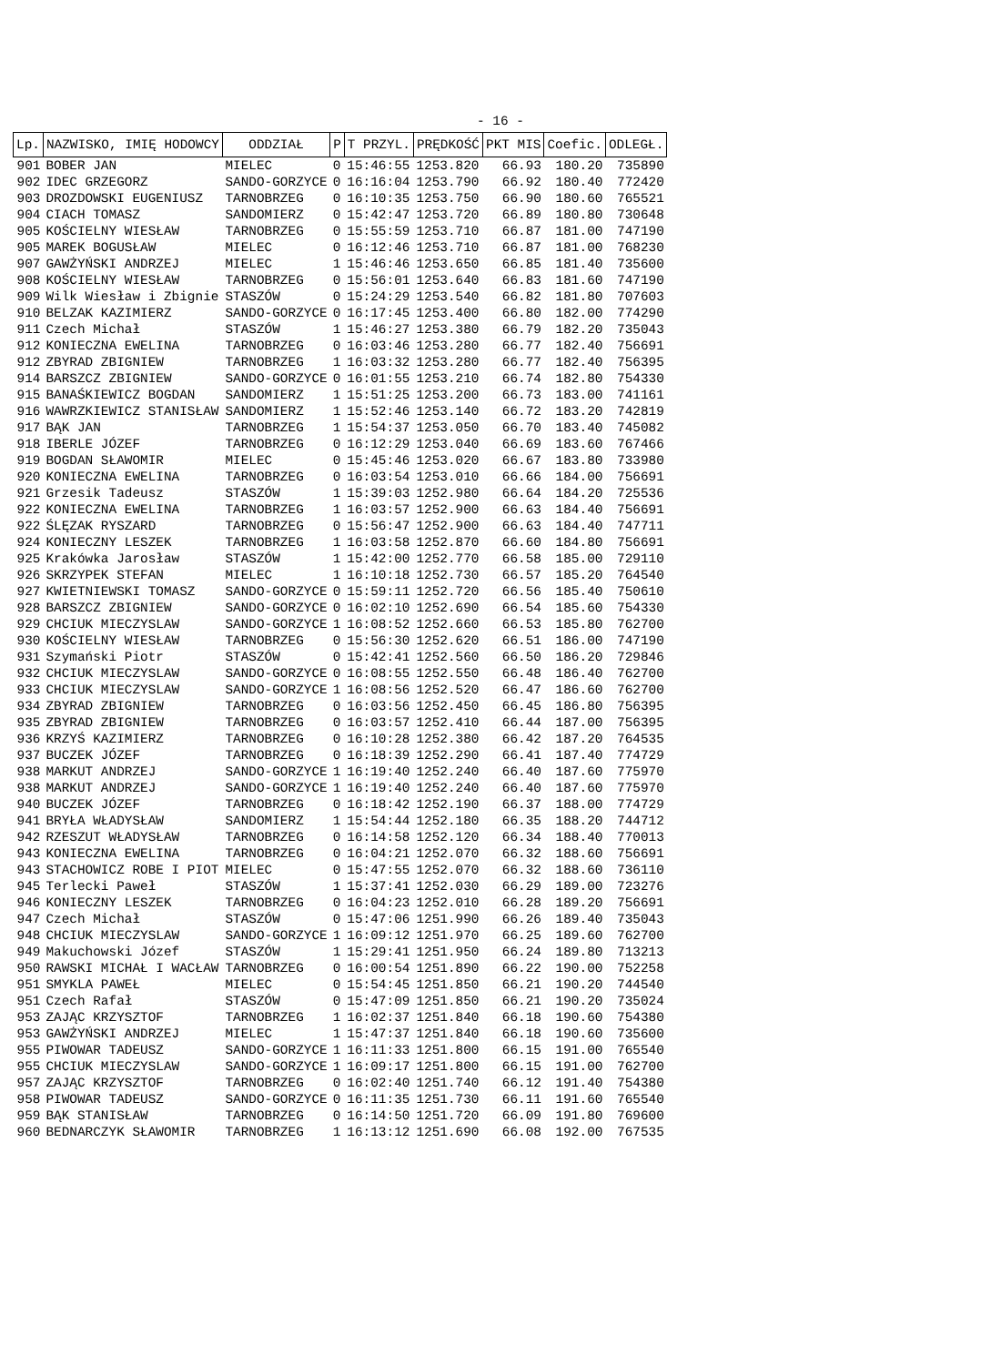- 16 -
| Lp. | NAZWISKO, IMIĘ HODOWCY | ODDZIAŁ | P | T PRZYL. | PRĘDKOŚĆ | PKT MIS | Coefic. | ODLEGŁ. |
| --- | --- | --- | --- | --- | --- | --- | --- | --- |
| 901 | BOBER JAN | MIELEC | 0 | 15:46:55 | 1253.820 | 66.93 | 180.20 | 735890 |
| 902 | IDEC GRZEGORZ | SANDO-GORZYCE | 0 | 16:16:04 | 1253.790 | 66.92 | 180.40 | 772420 |
| 903 | DROZDOWSKI EUGENIUSZ | TARNOBRZEG | 0 | 16:10:35 | 1253.750 | 66.90 | 180.60 | 765521 |
| 904 | CIACH TOMASZ | SANDOMIERZ | 0 | 15:42:47 | 1253.720 | 66.89 | 180.80 | 730648 |
| 905 | KOŚCIELNY WIESŁAW | TARNOBRZEG | 0 | 15:55:59 | 1253.710 | 66.87 | 181.00 | 747190 |
| 905 | MAREK BOGUSŁAW | MIELEC | 0 | 16:12:46 | 1253.710 | 66.87 | 181.00 | 768230 |
| 907 | GAWŻYŃSKI ANDRZEJ | MIELEC | 1 | 15:46:46 | 1253.650 | 66.85 | 181.40 | 735600 |
| 908 | KOŚCIELNY WIESŁAW | TARNOBRZEG | 0 | 15:56:01 | 1253.640 | 66.83 | 181.60 | 747190 |
| 909 | Wilk Wiesław i Zbignie | STASZÓW | 0 | 15:24:29 | 1253.540 | 66.82 | 181.80 | 707603 |
| 910 | BELZAK KAZIMIERZ | SANDO-GORZYCE | 0 | 16:17:45 | 1253.400 | 66.80 | 182.00 | 774290 |
| 911 | Czech Michał | STASZÓW | 1 | 15:46:27 | 1253.380 | 66.79 | 182.20 | 735043 |
| 912 | KONIECZNA EWELINA | TARNOBRZEG | 0 | 16:03:46 | 1253.280 | 66.77 | 182.40 | 756691 |
| 912 | ZBYRAD ZBIGNIEW | TARNOBRZEG | 1 | 16:03:32 | 1253.280 | 66.77 | 182.40 | 756395 |
| 914 | BARSZCZ ZBIGNIEW | SANDO-GORZYCE | 0 | 16:01:55 | 1253.210 | 66.74 | 182.80 | 754330 |
| 915 | BANAŚKIEWICZ BOGDAN | SANDOMIERZ | 1 | 15:51:25 | 1253.200 | 66.73 | 183.00 | 741161 |
| 916 | WAWRZKIEWICZ STANISŁAW | SANDOMIERZ | 1 | 15:52:46 | 1253.140 | 66.72 | 183.20 | 742819 |
| 917 | BĄK JAN | TARNOBRZEG | 1 | 15:54:37 | 1253.050 | 66.70 | 183.40 | 745082 |
| 918 | IBERLE JÓZEF | TARNOBRZEG | 0 | 16:12:29 | 1253.040 | 66.69 | 183.60 | 767466 |
| 919 | BOGDAN SŁAWOMIR | MIELEC | 0 | 15:45:46 | 1253.020 | 66.67 | 183.80 | 733980 |
| 920 | KONIECZNA EWELINA | TARNOBRZEG | 0 | 16:03:54 | 1253.010 | 66.66 | 184.00 | 756691 |
| 921 | Grzesik Tadeusz | STASZÓW | 1 | 15:39:03 | 1252.980 | 66.64 | 184.20 | 725536 |
| 922 | KONIECZNA EWELINA | TARNOBRZEG | 1 | 16:03:57 | 1252.900 | 66.63 | 184.40 | 756691 |
| 922 | ŚLĘZAK RYSZARD | TARNOBRZEG | 0 | 15:56:47 | 1252.900 | 66.63 | 184.40 | 747711 |
| 924 | KONIECZNY LESZEK | TARNOBRZEG | 1 | 16:03:58 | 1252.870 | 66.60 | 184.80 | 756691 |
| 925 | Krakówka Jarosław | STASZÓW | 1 | 15:42:00 | 1252.770 | 66.58 | 185.00 | 729110 |
| 926 | SKRZYPEK STEFAN | MIELEC | 1 | 16:10:18 | 1252.730 | 66.57 | 185.20 | 764540 |
| 927 | KWIETNIEWSKI TOMASZ | SANDO-GORZYCE | 0 | 15:59:11 | 1252.720 | 66.56 | 185.40 | 750610 |
| 928 | BARSZCZ ZBIGNIEW | SANDO-GORZYCE | 0 | 16:02:10 | 1252.690 | 66.54 | 185.60 | 754330 |
| 929 | CHCIUK MIECZYSLAW | SANDO-GORZYCE | 1 | 16:08:52 | 1252.660 | 66.53 | 185.80 | 762700 |
| 930 | KOŚCIELNY WIESŁAW | TARNOBRZEG | 0 | 15:56:30 | 1252.620 | 66.51 | 186.00 | 747190 |
| 931 | Szymański Piotr | STASZÓW | 0 | 15:42:41 | 1252.560 | 66.50 | 186.20 | 729846 |
| 932 | CHCIUK MIECZYSLAW | SANDO-GORZYCE | 0 | 16:08:55 | 1252.550 | 66.48 | 186.40 | 762700 |
| 933 | CHCIUK MIECZYSLAW | SANDO-GORZYCE | 1 | 16:08:56 | 1252.520 | 66.47 | 186.60 | 762700 |
| 934 | ZBYRAD ZBIGNIEW | TARNOBRZEG | 0 | 16:03:56 | 1252.450 | 66.45 | 186.80 | 756395 |
| 935 | ZBYRAD ZBIGNIEW | TARNOBRZEG | 0 | 16:03:57 | 1252.410 | 66.44 | 187.00 | 756395 |
| 936 | KRZYŚ KAZIMIERZ | TARNOBRZEG | 0 | 16:10:28 | 1252.380 | 66.42 | 187.20 | 764535 |
| 937 | BUCZEK JÓZEF | TARNOBRZEG | 0 | 16:18:39 | 1252.290 | 66.41 | 187.40 | 774729 |
| 938 | MARKUT ANDRZEJ | SANDO-GORZYCE | 1 | 16:19:40 | 1252.240 | 66.40 | 187.60 | 775970 |
| 938 | MARKUT ANDRZEJ | SANDO-GORZYCE | 1 | 16:19:40 | 1252.240 | 66.40 | 187.60 | 775970 |
| 940 | BUCZEK JÓZEF | TARNOBRZEG | 0 | 16:18:42 | 1252.190 | 66.37 | 188.00 | 774729 |
| 941 | BRYŁA WŁADYSŁAW | SANDOMIERZ | 1 | 15:54:44 | 1252.180 | 66.35 | 188.20 | 744712 |
| 942 | RZESZUT WŁADYSŁAW | TARNOBRZEG | 0 | 16:14:58 | 1252.120 | 66.34 | 188.40 | 770013 |
| 943 | KONIECZNA EWELINA | TARNOBRZEG | 0 | 16:04:21 | 1252.070 | 66.32 | 188.60 | 756691 |
| 943 | STACHOWICZ ROBE I PIOT | MIELEC | 0 | 15:47:55 | 1252.070 | 66.32 | 188.60 | 736110 |
| 945 | Terlecki Paweł | STASZÓW | 1 | 15:37:41 | 1252.030 | 66.29 | 189.00 | 723276 |
| 946 | KONIECZNY LESZEK | TARNOBRZEG | 0 | 16:04:23 | 1252.010 | 66.28 | 189.20 | 756691 |
| 947 | Czech Michał | STASZÓW | 0 | 15:47:06 | 1251.990 | 66.26 | 189.40 | 735043 |
| 948 | CHCIUK MIECZYSLAW | SANDO-GORZYCE | 1 | 16:09:12 | 1251.970 | 66.25 | 189.60 | 762700 |
| 949 | Makuchowski Józef | STASZÓW | 1 | 15:29:41 | 1251.950 | 66.24 | 189.80 | 713213 |
| 950 | RAWSKI MICHAŁ I WACŁAW | TARNOBRZEG | 0 | 16:00:54 | 1251.890 | 66.22 | 190.00 | 752258 |
| 951 | SMYKLA PAWEŁ | MIELEC | 0 | 15:54:45 | 1251.850 | 66.21 | 190.20 | 744540 |
| 951 | Czech Rafał | STASZÓW | 0 | 15:47:09 | 1251.850 | 66.21 | 190.20 | 735024 |
| 953 | ZAJĄC KRZYSZTOF | TARNOBRZEG | 1 | 16:02:37 | 1251.840 | 66.18 | 190.60 | 754380 |
| 953 | GAWŻYŃSKI ANDRZEJ | MIELEC | 1 | 15:47:37 | 1251.840 | 66.18 | 190.60 | 735600 |
| 955 | PIWOWAR TADEUSZ | SANDO-GORZYCE | 1 | 16:11:33 | 1251.800 | 66.15 | 191.00 | 765540 |
| 955 | CHCIUK MIECZYSLAW | SANDO-GORZYCE | 1 | 16:09:17 | 1251.800 | 66.15 | 191.00 | 762700 |
| 957 | ZAJĄC KRZYSZTOF | TARNOBRZEG | 0 | 16:02:40 | 1251.740 | 66.12 | 191.40 | 754380 |
| 958 | PIWOWAR TADEUSZ | SANDO-GORZYCE | 0 | 16:11:35 | 1251.730 | 66.11 | 191.60 | 765540 |
| 959 | BĄK STANISŁAW | TARNOBRZEG | 0 | 16:14:50 | 1251.720 | 66.09 | 191.80 | 769600 |
| 960 | BEDNARCZYK SŁAWOMIR | TARNOBRZEG | 1 | 16:13:12 | 1251.690 | 66.08 | 192.00 | 767535 |